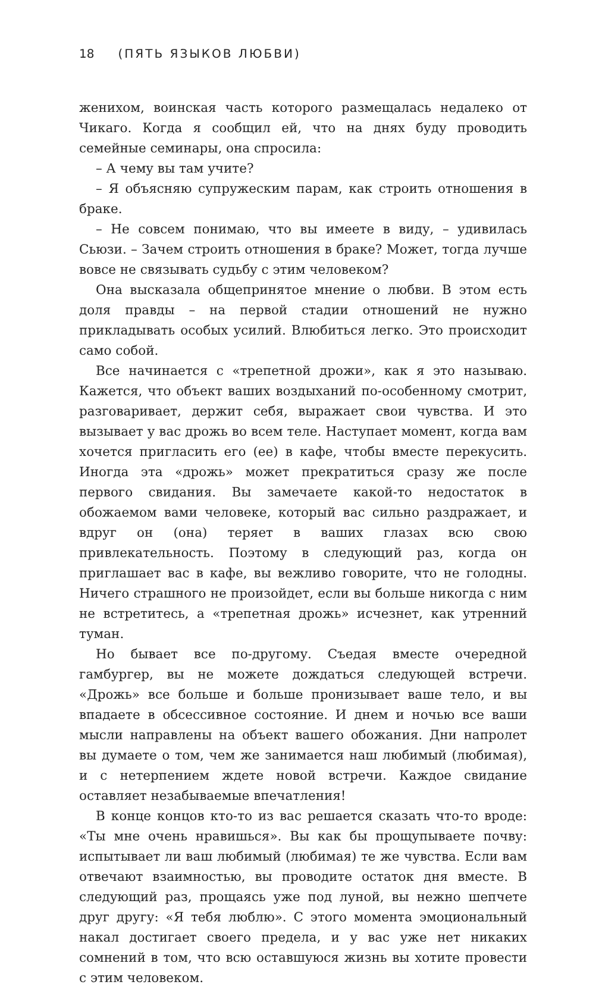18 (ПЯТЬ ЯЗЫКОВ ЛЮБВИ)
женихом, воинская часть которого размещалась недалеко от Чикаго. Когда я сообщил ей, что на днях буду проводить семейные семинары, она спросила:
– А чему вы там учите?
– Я объясняю супружеским парам, как строить отношения в браке.
– Не совсем понимаю, что вы имеете в виду, – удивилась Сьюзи. – Зачем строить отношения в браке? Может, тогда лучше вовсе не связывать судьбу с этим человеком?
Она высказала общепринятое мнение о любви. В этом есть доля правды – на первой стадии отношений не нужно прикладывать особых усилий. Влюбиться легко. Это происходит само собой.
Все начинается с «трепетной дрожи», как я это называю. Кажется, что объект ваших воздыханий по-особенному смотрит, разговаривает, держит себя, выражает свои чувства. И это вызывает у вас дрожь во всем теле. Наступает момент, когда вам хочется пригласить его (ее) в кафе, чтобы вместе перекусить. Иногда эта «дрожь» может прекратиться сразу же после первого свидания. Вы замечаете какой-то недостаток в обожаемом вами человеке, который вас сильно раздражает, и вдруг он (она) теряет в ваших глазах всю свою привлекательность. Поэтому в следующий раз, когда он приглашает вас в кафе, вы вежливо говорите, что не голодны. Ничего страшного не произойдет, если вы больше никогда с ним не встретитесь, а «трепетная дрожь» исчезнет, как утренний туман.
Но бывает все по-другому. Съедая вместе очередной гамбургер, вы не можете дождаться следующей встречи. «Дрожь» все больше и больше пронизывает ваше тело, и вы впадаете в обсессивное состояние. И днем и ночью все ваши мысли направлены на объект вашего обожания. Дни напролет вы думаете о том, чем же занимается наш любимый (любимая), и с нетерпением ждете новой встречи. Каждое свидание оставляет незабываемые впечатления!
В конце концов кто-то из вас решается сказать что-то вроде: «Ты мне очень нравишься». Вы как бы прощупываете почву: испытывает ли ваш любимый (любимая) те же чувства. Если вам отвечают взаимностью, вы проводите остаток дня вместе. В следующий раз, прощаясь уже под луной, вы нежно шепчете друг другу: «Я тебя люблю». С этого момента эмоциональный накал достигает своего предела, и у вас уже нет никаких сомнений в том, что всю оставшуюся жизнь вы хотите провести с этим человеком.